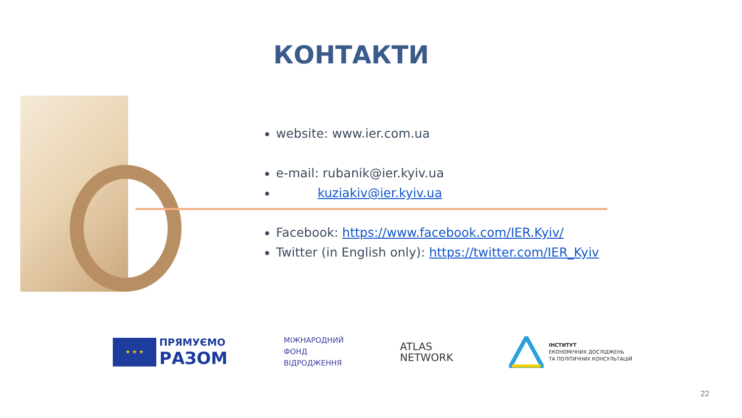КОНТАКТИ
website: www.ier.com.ua
e-mail: rubanik@ier.kyiv.ua
kuziakiv@ier.kyiv.ua
Facebook: https://www.facebook.com/IER.Kyiv/
Twitter (in English only): https://twitter.com/IER_Kyiv
★ ★ ★
ПРЯМУЄМО
РАЗОМ
МІЖНАРОДНИЙ
ФОНД
ВІДРОДЖЕННЯ
ATLAS
NETWORK
ІНСТИТУТ
ЕКОНОМІЧНИХ ДОСЛІДЖЕНЬ
ТА ПОЛІТИЧНИХ КОНСУЛЬТАЦІЙ
22